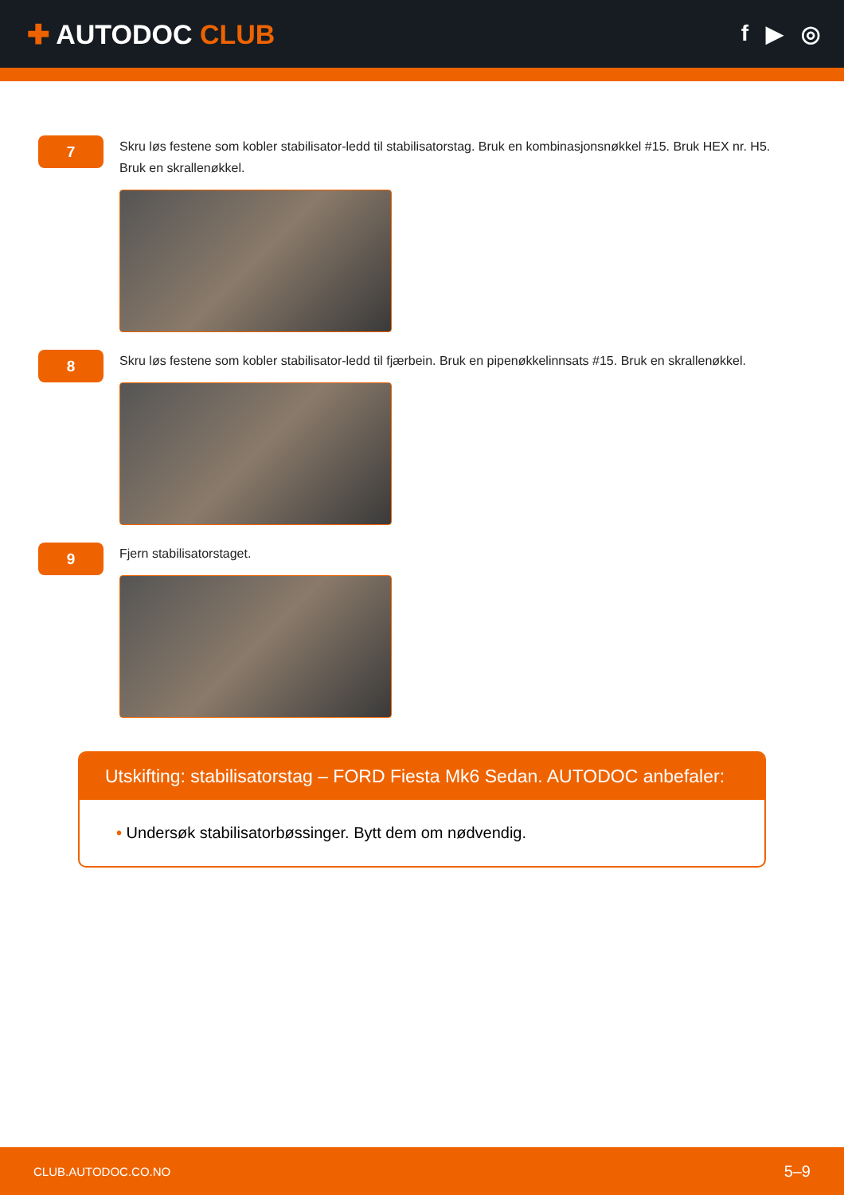✚ AUTODOC CLUB
f ▶ ◎
7
Skru løs festene som kobler stabilisator-ledd til stabilisatorstag. Bruk en kombinasjonsnøkkel #15. Bruk HEX nr. H5. Bruk en skrallenøkkel.
8
Skru løs festene som kobler stabilisator-ledd til fjærbein. Bruk en pipenøkkelinnsats #15. Bruk en skrallenøkkel.
9
Fjern stabilisatorstaget.
Utskifting: stabilisatorstag – FORD Fiesta Mk6 Sedan. AUTODOC anbefaler:
• Undersøk stabilisatorbøssinger. Bytt dem om nødvendig.
CLUB.AUTODOC.CO.NO 5–9